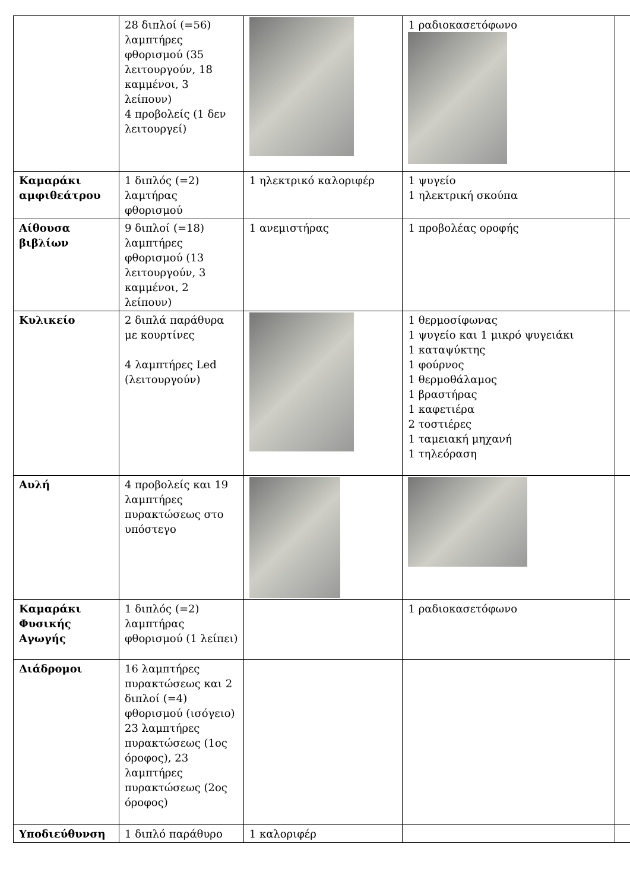| | 28 διπλοί (=56) λαμπτήρες φθορισμού (35 λειτουργούν, 18 καμμένοι, 3 λείπουν) 4 προβολείς (1 δεν λειτουργεί) | | 1 ραδιοκασετόφωνο | |
| Καμαράκι αμφιθεάτρου | 1 διπλός (=2) λαμτήρας φθορισμού | 1 ηλεκτρικό καλοριφέρ | 1 ψυγείο 1 ηλεκτρική σκούπα | |
| Αίθουσα βιβλίων | 9 διπλοί (=18) λαμπτήρες φθορισμού (13 λειτουργούν, 3 καμμένοι, 2 λείπουν) | 1 ανεμιστήρας | 1 προβολέας οροφής | |
| Κυλικείο | 2 διπλά παράθυρα με κουρτίνες 4 λαμπτήρες Led (λειτουργούν) | | 1 θερμοσίφωνας 1 ψυγείο και 1 μικρό ψυγειάκι 1 καταψύκτης 1 φούρνος 1 θερμοθάλαμος 1 βραστήρας 1 καφετιέρα 2 τοστιέρες 1 ταμειακή μηχανή 1 τηλεόραση | |
| Αυλή | 4 προβολείς και 19 λαμπτήρες πυρακτώσεως στο υπόστεγο | | | |
| Καμαράκι Φυσικής Αγωγής | 1 διπλός (=2) λαμπτήρας φθορισμού (1 λείπει) | | 1 ραδιοκασετόφωνο | |
| Διάδρομοι | 16 λαμπτήρες πυρακτώσεως και 2 διπλοί (=4) φθορισμού (ισόγειο) 23 λαμπτήρες πυρακτώσεως (1ος όροφος), 23 λαμπτήρες πυρακτώσεως (2ος όροφος) | | | |
| Υποδιεύθυνση | 1 διπλό παράθυρο | 1 καλοριφέρ | | |